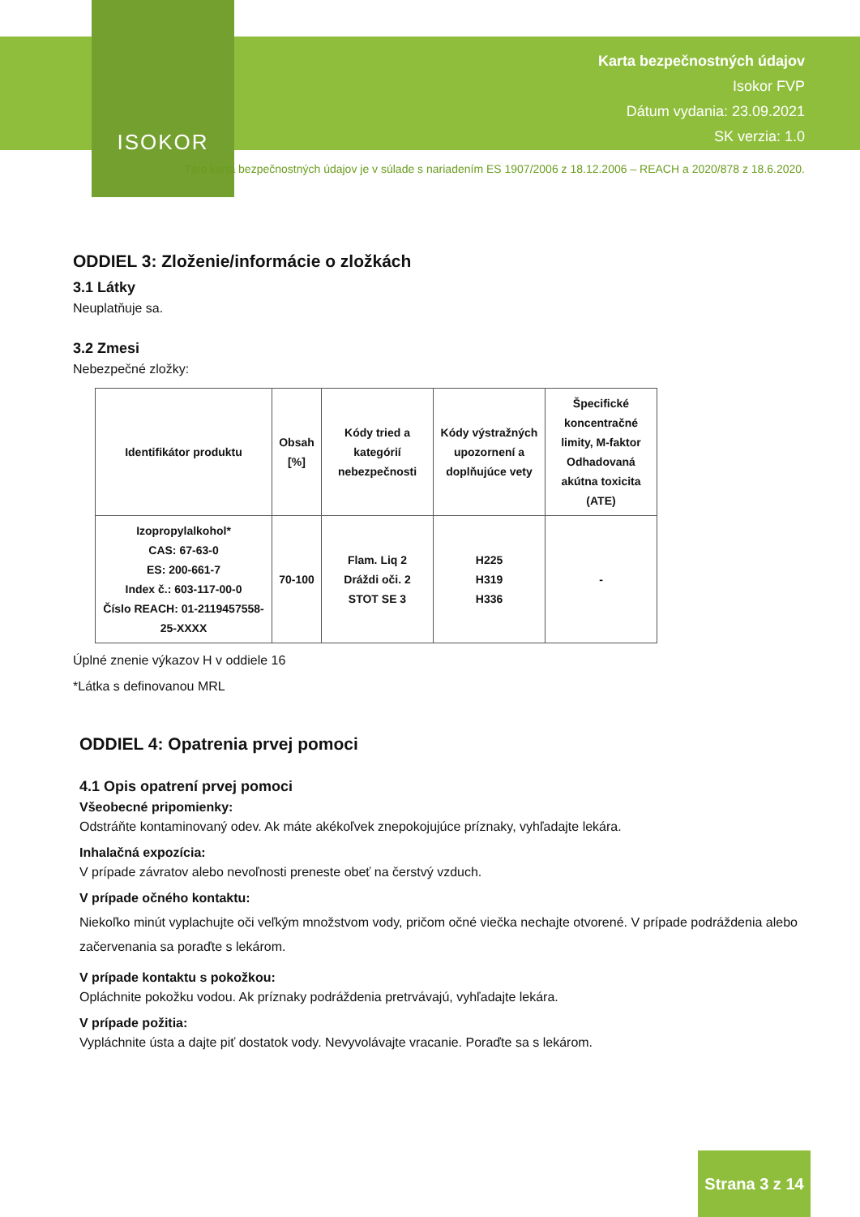ISOKOR
Karta bezpečnostných údajov
Isokor FVP
Dátum vydania: 23.09.2021
SK verzia: 1.0
Táto karta bezpečnostných údajov je v súlade s nariadením ES 1907/2006 z 18.12.2006 – REACH a 2020/878 z 18.6.2020.
ODDIEL 3: Zloženie/informácie o zložkách
3.1 Látky
Neuplatňuje sa.
3.2 Zmesi
Nebezpečné zložky:
| Identifikátor produktu | Obsah [%] | Kódy tried a kategórií nebezpečnosti | Kódy výstražných upozornení a doplňujúce vety | Špecifické koncentračné limity, M-faktor Odhadovaná akútna toxicita (ATE) |
| --- | --- | --- | --- | --- |
| Izopropylalkohol* CAS: 67-63-0 ES: 200-661-7 Index č.: 603-117-00-0 Číslo REACH: 01-2119457558-25-XXXX | 70-100 | Flam. Liq 2 Dráždi oči. 2 STOT SE 3 | H225 H319 H336 | - |
Úplné znenie výkazov H v oddiele 16
*Látka s definovanou MRL
ODDIEL 4: Opatrenia prvej pomoci
4.1 Opis opatrení prvej pomoci
Všeobecné pripomienky:
Odstráňte kontaminovaný odev. Ak máte akékoľvek znepokojujúce príznaky, vyhľadajte lekára.
Inhalačná expozícia:
V prípade závratov alebo nevoľnosti preneste obeť na čerstvý vzduch.
V prípade očného kontaktu:
Niekoľko minút vyplachujte oči veľkým množstvom vody, pričom očné viečka nechajte otvorené. V prípade podráždenia alebo začervenania sa poraďte s lekárom.
V prípade kontaktu s pokožkou:
Opláchnite pokožku vodou. Ak príznaky podráždenia pretrvávajú, vyhľadajte lekára.
V prípade požitia:
Vypláchnite ústa a dajte piť dostatok vody. Nevyvolávajte vracanie. Poraďte sa s lekárom.
Strana 3 z 14